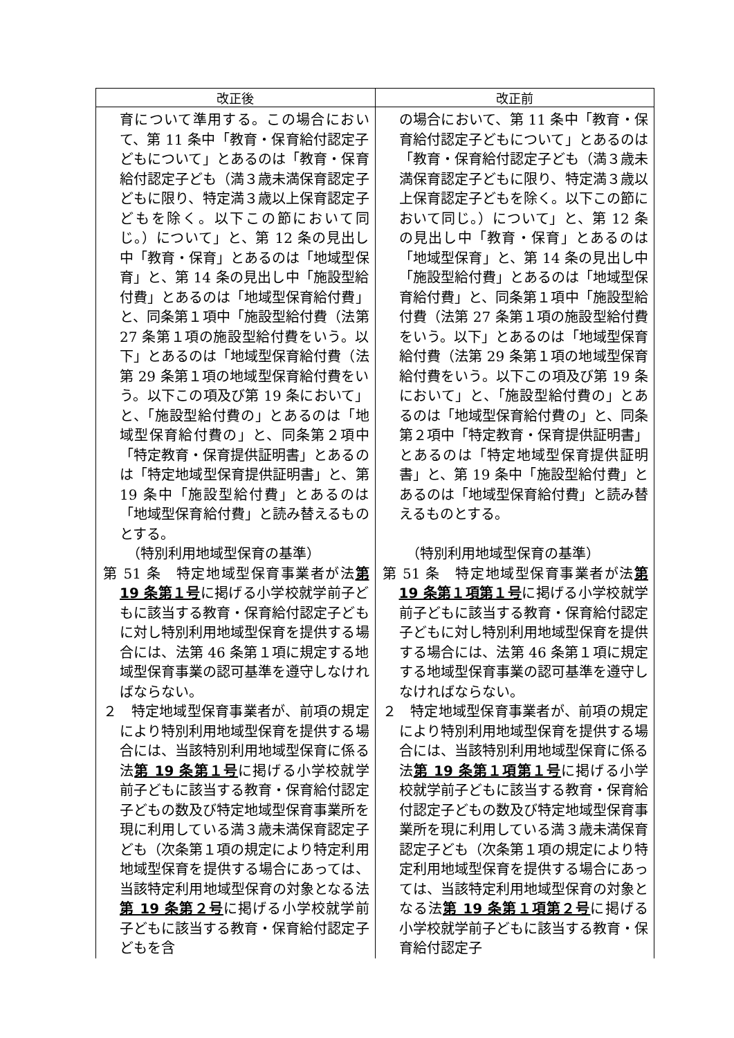| 改正後 | 改正前 |
| --- | --- |
| 育について準用する。この場合において、第 11 条中「教育・保育給付認定子どもについて」とあるのは「教育・保育給付認定子ども（満３歳未満保育認定子どもに限り、特定満３歳以上保育認定子どもを除く。以下この節において同じ。）について」と、第 12 条の見出し中「教育・保育」とあるのは「地域型保育」と、第 14 条の見出し中「施設型給付費」とあるのは「地域型保育給付費」と、同条第１項中「施設型給付費（法第 27 条第１項の施設型給付費をいう。以下」とあるのは「地域型保育給付費（法第 29 条第１項の地域型保育給付費をいう。以下この項及び第 19 条において」と、「施設型給付費の」とあるのは「地域型保育給付費の」と、同条第２項中「特定教育・保育提供証明書」とあるのは「特定地域型保育提供証明書」と、第 19 条中「施設型給付費」とあるのは「地域型保育給付費」と読み替えるものとする。 （特別利用地域型保育の基準） 第 51 条 特定地域型保育事業者が法 第 19 条第１号 に掲げる小学校就学前子どもに該当する教育・保育給付認定子どもに対し特別利用地域型保育を提供する場合には、法第 46 条第１項に規定する地域型保育事業の認可基準を遵守しなければならない。 ２ 特定地域型保育事業者が、前項の規定により特別利用地域型保育を提供する場合には、当該特別利用地域型保育に係る法 第 19 条第１号 に掲げる小学校就学前子どもに該当する教育・保育給付認定子どもの数及び特定地域型保育事業所を現に利用している満３歳未満保育認定子ども（次条第１項の規定により特定利用地域型保育を提供する場合にあっては、当該特定利用地域型保育の対象となる法 第 19 条第２号 に掲げる小学校就学前子どもに該当する教育・保育給付認定子どもを含 | の場合において、第 11 条中「教育・保育給付認定子どもについて」とあるのは「教育・保育給付認定子ども（満３歳未満保育認定子どもに限り、特定満３歳以上保育認定子どもを除く。以下この節において同じ。）について」と、第 12 条の見出し中「教育・保育」とあるのは「地域型保育」と、第 14 条の見出し中「施設型給付費」とあるのは「地域型保育給付費」と、同条第１項中「施設型給付費（法第 27 条第１項の施設型給付費をいう。以下」とあるのは「地域型保育給付費（法第 29 条第１項の地域型保育給付費をいう。以下この項及び第 19 条において」と、「施設型給付費の」とあるのは「地域型保育給付費の」と、同条第２項中「特定教育・保育提供証明書」とあるのは「特定地域型保育提供証明書」と、第 19 条中「施設型給付費」とあるのは「地域型保育給付費」と読み替えるものとする。 （特別利用地域型保育の基準） 第 51 条 特定地域型保育事業者が法 第 19 条第１項第１号 に掲げる小学校就学前子どもに該当する教育・保育給付認定子どもに対し特別利用地域型保育を提供する場合には、法第 46 条第１項に規定する地域型保育事業の認可基準を遵守しなければならない。 ２ 特定地域型保育事業者が、前項の規定により特別利用地域型保育を提供する場合には、当該特別利用地域型保育に係る法 第 19 条第１項第１号 に掲げる小学校就学前子どもに該当する教育・保育給付認定子どもの数及び特定地域型保育事業所を現に利用している満３歳未満保育認定子ども（次条第１項の規定により特定利用地域型保育を提供する場合にあっては、当該特定利用地域型保育の対象となる法 第 19 条第１項第２号 に掲げる小学校就学前子どもに該当する教育・保育給付認定子 |